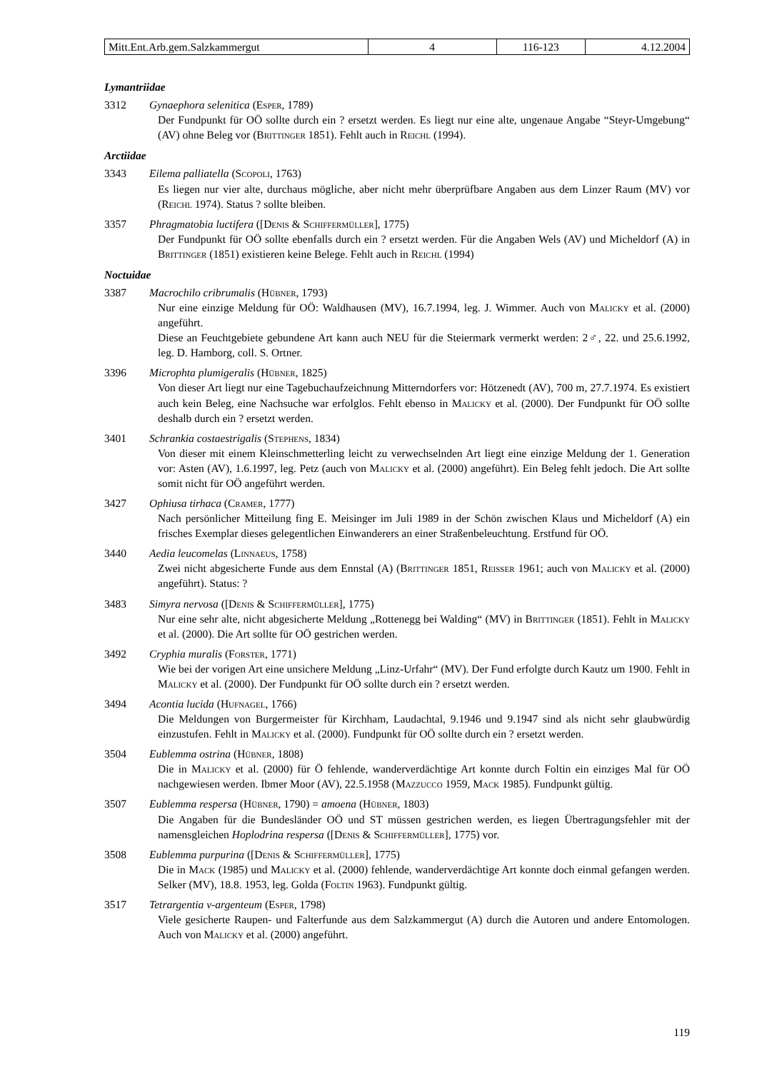| Mitt.Ent.Arb.gem.Salzkammergut | 4 | 116-123 | 4.12.2004 |
Lymantriidae
3312 Gynaephora selenitica (Esper, 1789)
Der Fundpunkt für OÖ sollte durch ein ? ersetzt werden. Es liegt nur eine alte, ungenaue Angabe “Steyr-Umgebung“ (AV) ohne Beleg vor (Brittinger 1851). Fehlt auch in Reichl (1994).
Arctiidae
3343 Eilema palliatella (Scopoli, 1763)
Es liegen nur vier alte, durchaus mögliche, aber nicht mehr überprüfbare Angaben aus dem Linzer Raum (MV) vor (Reichl 1974). Status ? sollte bleiben.
3357 Phragmatobia luctifera ([Denis & Schiffermüller], 1775)
Der Fundpunkt für OÖ sollte ebenfalls durch ein ? ersetzt werden. Für die Angaben Wels (AV) und Micheldorf (A) in Brittinger (1851) existieren keine Belege. Fehlt auch in Reichl (1994)
Noctuidae
3387 Macrochilo cribrumalis (Hübner, 1793)
Nur eine einzige Meldung für OÖ: Waldhausen (MV), 16.7.1994, leg. J. Wimmer. Auch von Malicky et al. (2000) angeführt.
Diese an Feuchtgebiete gebundene Art kann auch NEU für die Steiermark vermerkt werden: 2♂, 22. und 25.6.1992, leg. D. Hamborg, coll. S. Ortner.
3396 Microphta plumigeralis (Hübner, 1825)
Von dieser Art liegt nur eine Tagebuchaufzeichnung Mitterndorfers vor: Hötzenedt (AV), 700 m, 27.7.1974. Es existiert auch kein Beleg, eine Nachsuche war erfolglos. Fehlt ebenso in Malicky et al. (2000). Der Fundpunkt für OÖ sollte deshalb durch ein ? ersetzt werden.
3401 Schrankia costaestrigalis (Stephens, 1834)
Von dieser mit einem Kleinschmetterling leicht zu verwechselnden Art liegt eine einzige Meldung der 1. Generation vor: Asten (AV), 1.6.1997, leg. Petz (auch von Malicky et al. (2000) angeführt). Ein Beleg fehlt jedoch. Die Art sollte somit nicht für OÖ angeführt werden.
3427 Ophiusa tirhaca (Cramer, 1777)
Nach persönlicher Mitteilung fing E. Meisinger im Juli 1989 in der Schön zwischen Klaus und Micheldorf (A) ein frisches Exemplar dieses gelegentlichen Einwanderers an einer Straßenbeleuchtung. Erstfund für OÖ.
3440 Aedia leucomelas (Linnaeus, 1758)
Zwei nicht abgesicherte Funde aus dem Ennstal (A) (Brittinger 1851, Reisser 1961; auch von Malicky et al. (2000) angeführt). Status: ?
3483 Simyra nervosa ([Denis & Schiffermüller], 1775)
Nur eine sehr alte, nicht abgesicherte Meldung „Rottenegg bei Walding“ (MV) in Brittinger (1851). Fehlt in Malicky et al. (2000). Die Art sollte für OÖ gestrichen werden.
3492 Cryphia muralis (Forster, 1771)
Wie bei der vorigen Art eine unsichere Meldung „Linz-Urfahr“ (MV). Der Fund erfolgte durch Kautz um 1900. Fehlt in Malicky et al. (2000). Der Fundpunkt für OÖ sollte durch ein ? ersetzt werden.
3494 Acontia lucida (Hufnagel, 1766)
Die Meldungen von Burgermeister für Kirchham, Laudachtal, 9.1946 und 9.1947 sind als nicht sehr glaubwürdig einzustufen. Fehlt in Malicky et al. (2000). Fundpunkt für OÖ sollte durch ein ? ersetzt werden.
3504 Eublemma ostrina (Hübner, 1808)
Die in Malicky et al. (2000) für Ö fehlende, wanderverdächtige Art konnte durch Foltin ein einziges Mal für OÖ nachgewiesen werden. Ibmer Moor (AV), 22.5.1958 (Mazzucco 1959, Mack 1985). Fundpunkt gültig.
3507 Eublemma respersa (Hübner, 1790) = amoena (Hübner, 1803)
Die Angaben für die Bundesländer OÖ und ST müssen gestrichen werden, es liegen Übertragungsfehler mit der namensgleichen Hoplodrina respersa ([Denis & Schiffermüller], 1775) vor.
3508 Eublemma purpurina ([Denis & Schiffermüller], 1775)
Die in Mack (1985) und Malicky et al. (2000) fehlende, wanderverdächtige Art konnte doch einmal gefangen werden. Selker (MV), 18.8. 1953, leg. Golda (Foltin 1963). Fundpunkt gültig.
3517 Tetrargentia v-argenteum (Esper, 1798)
Viele gesicherte Raupen- und Falterfunde aus dem Salzkammergut (A) durch die Autoren und andere Entomologen. Auch von Malicky et al. (2000) angeführt.
119